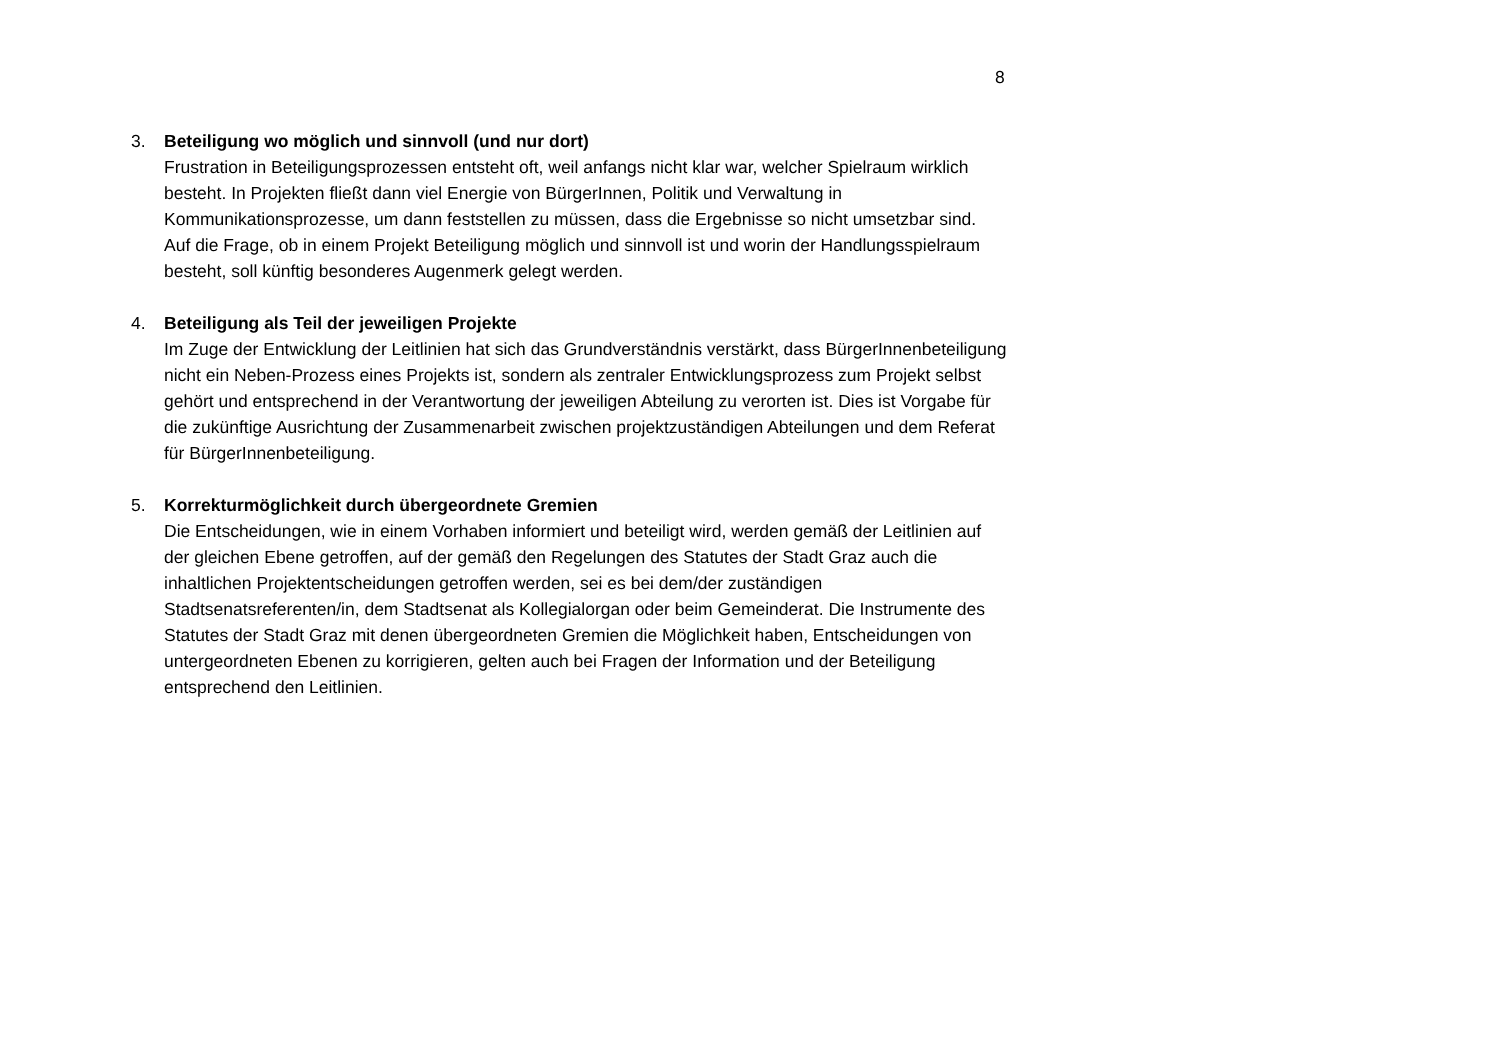8
3. Beteiligung wo möglich und sinnvoll (und nur dort)
Frustration in Beteiligungsprozessen entsteht oft, weil anfangs nicht klar war, welcher Spielraum wirklich besteht. In Projekten fließt dann viel Energie von BürgerInnen, Politik und Verwaltung in Kommunikationsprozesse, um dann feststellen zu müssen, dass die Ergebnisse so nicht umsetzbar sind.
Auf die Frage, ob in einem Projekt Beteiligung möglich und sinnvoll ist und worin der Handlungsspielraum besteht, soll künftig besonderes Augenmerk gelegt werden.
4. Beteiligung als Teil der jeweiligen Projekte
Im Zuge der Entwicklung der Leitlinien hat sich das Grundverständnis verstärkt, dass BürgerInnenbeteiligung nicht ein Neben-Prozess eines Projekts ist, sondern als zentraler Entwicklungsprozess zum Projekt selbst gehört und entsprechend in der Verantwortung der jeweiligen Abteilung zu verorten ist. Dies ist Vorgabe für die zukünftige Ausrichtung der Zusammenarbeit zwischen projektzuständigen Abteilungen und dem Referat für BürgerInnenbeteiligung.
5. Korrekturmöglichkeit durch übergeordnete Gremien
Die Entscheidungen, wie in einem Vorhaben informiert und beteiligt wird, werden gemäß der Leitlinien auf der gleichen Ebene getroffen, auf der gemäß den Regelungen des Statutes der Stadt Graz auch die inhaltlichen Projektentscheidungen getroffen werden, sei es bei dem/der zuständigen Stadtsenatsreferenten/in, dem Stadtsenat als Kollegialorgan oder beim Gemeinderat. Die Instrumente des Statutes der Stadt Graz mit denen übergeordneten Gremien die Möglichkeit haben, Entscheidungen von untergeordneten Ebenen zu korrigieren, gelten auch bei Fragen der Information und der Beteiligung entsprechend den Leitlinien.